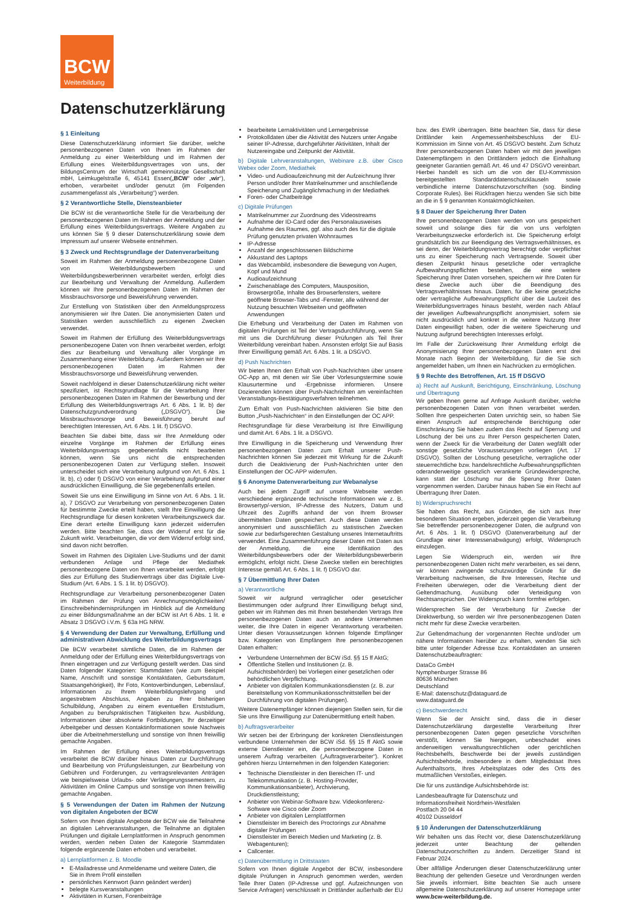BCW
Weiterbildung
Datenschutzerklärung
§ 1 Einleitung
Diese Datenschutzerklärung informiert Sie darüber, welche personenbezogenen Daten von Ihnen im Rahmen der Anmeldung zu einer Weiterbildung und im Rahmen der Erfüllung eines Weiterbildungsvertrages von uns, der BildungsCentrum der Wirtschaft gemeinnützige Gesellschaft mbH, Leimkugelstraße 6, 45141 Essen(„BCW“ oder „wir“), erhoben, verarbeitet und/oder genutzt (im Folgenden zusammengefasst als „Verarbeitung“) werden.
§ 2 Verantwortliche Stelle, Diensteanbieter
Die BCW ist die verantwortliche Stelle für die Verarbeitung der personenbezogenen Daten im Rahmen der Anmeldung und der Erfüllung eines Weiterbildungsvertrags. Weitere Angaben zu uns können Sie § 9 dieser Datenschutzerklärung sowie dem Impressum auf unserer Webseite entnehmen.
§ 3 Zweck und Rechtsgrundlage der Datenverarbeitung
Soweit im Rahmen der Anmeldung personenbezogene Daten von Weiterbildungsbewerbern und Weiterbildungsbewerberinnen verarbeitet werden, erfolgt dies zur Bearbeitung und Verwaltung der Anmeldung. Außerdem können wir Ihre personenbezogenen Daten im Rahmen der Missbrauchsvorsorge und Beweisführung verwenden.
Zur Erstellung von Statistiken über den Anmeldungsprozess anonymisieren wir Ihre Daten. Die anonymisierten Daten und Statistiken werden ausschließlich zu eigenen Zwecken verwendet.
Soweit im Rahmen der Erfüllung des Weiterbildungsvertrags personenbezogene Daten von Ihnen verarbeitet werden, erfolgt dies zur Bearbeitung und Verwaltung aller Vorgänge im Zusammenhang einer Weiterbildung. Außerdem können wir Ihre personenbezogenen Daten im Rahmen der Missbrauchsvorsorge und Beweisführung verwenden.
Soweit nachfolgend in dieser Datenschutzerklärung nicht weiter spezifiziert, ist Rechtsgrundlage für die Verarbeitung Ihrer personenbezogenen Daten im Rahmen der Bewerbung und der Erfüllung des Weiterbildungsvertrags Art. 6 Abs. 1 lit. b) der Datenschutzgrundverordnung („DSGVO“). Die Missbrauchsvorsorge und Beweisführung beruht auf berechtigten Interessen, Art. 6 Abs. 1 lit. f) DSGVO.
Beachten Sie dabei bitte, dass wir Ihre Anmeldung oder einzelne Vorgänge im Rahmen der Erfüllung eines Weiterbildungsvertrags gegebenenfalls nicht bearbeiten können, wenn Sie uns nicht die entsprechenden personenbezogenen Daten zur Verfügung stellen. Insoweit unterscheidet sich eine Verarbeitung aufgrund von Art. 6 Abs. 1 lit. b), c) oder f) DSGVO von einer Verarbeitung aufgrund einer ausdrücklichen Einwilligung, die Sie gegebenenfalls erteilen.
Soweit Sie uns eine Einwilligung im Sinne von Art. 6 Abs. 1 lit. a), 7 DSGVO zur Verarbeitung von personenbezogenen Daten für bestimmte Zwecke erteilt haben, stellt Ihre Einwilligung die Rechtsgrundlage für diesen konkreten Verarbeitungszweck dar. Eine derart erteilte Einwilligung kann jederzeit widerrufen werden. Bitte beachten Sie, dass der Widerruf erst für die Zukunft wirkt. Verarbeitungen, die vor dem Widerruf erfolgt sind, sind davon nicht betroffen.
Soweit im Rahmen des Digitalen Live-Studiums und der damit verbundenen Anlage und Pflege der Mediathek personenbezogene Daten von Ihnen verarbeitet werden, erfolgt dies zur Erfüllung des Studienvertrags über das Digitale Live-Studium (Art. 6 Abs. 1 S. 1 lit. b) DSGVO).
Rechtsgrundlage zur Verarbeitung personenbezogener Daten im Rahmen der Prüfung von Anrechnungsmöglichkeiten/ Einschreibehindernisprüfungen im Hinblick auf die Anmeldung zu einer Bildungsmaßnahme an der BCW ist Art 6 Abs. 1 lit. e Absatz 3 DSGVO i.V.m. § 63a HG NRW.
§ 4 Verwendung der Daten zur Verwaltung, Erfüllung und administrativen Abwicklung des Weiterbildungsvertrags
Die BCW verarbeitet sämtliche Daten, die im Rahmen der Anmeldung oder der Erfüllung eines Weiterbildungsvertrags von Ihnen eingetragen und zur Verfügung gestellt werden. Das sind Daten folgender Kategorien: Stammdaten (wie zum Beispiel Name, Anschrift und sonstige Kontaktdaten, Geburtsdatum, Staatsangehörigkeit), Ihr Foto, Kontoverbindungen, Lebenslauf, Informationen zu Ihrem Weiterbildungslehrgang und angestrebtem Abschluss, Angaben zu Ihrer bisherigen Schulbildung, Angaben zu einem eventuellen Erststudium, Angaben zu berufspraktischen Tätigkeiten bzw. Ausbildung, Informationen über absolvierte Fortbildungen, Ihr derzeitiger Arbeitgeber und dessen Kontaktinformationen sowie Nachweis über die Arbeitnehmerstellung und sonstige von Ihnen freiwillig gemachte Angaben.
Im Rahmen der Erfüllung eines Weiterbildungsvertrags verarbeitet die BCW darüber hinaus Daten zur Durchführung und Bearbeitung von Prüfungsleistungen, zur Bearbeitung von Gebühren und Forderungen, zu vertragsrelevanten Anträgen wie beispielsweise Urlaubs- oder Verlängerungssemestern, zu Aktivitäten im Online Campus und sonstige von Ihnen freiwillig gemachte Angaben.
§ 5 Verwendungen der Daten im Rahmen der Nutzung von digitalen Angeboten der BCW
Sofern von Ihnen digitale Angebote der BCW wie die Teilnahme an digitalen Lehrveranstaltungen, die Teilnahme an digitalen Prüfungen und digitale Lernplattformen in Anspruch genommen werden, werden neben Daten der Kategorie Stammdaten folgende ergänzende Daten erhoben und verarbeitet.
a) Lernplattformen z. B. Moodle
E-Mailadresse und Anmeldename und weitere Daten, die Sie in Ihrem Profil einstellen
persönliches Kennwort (kann geändert werden)
belegte Kursveranstaltungen
Aktivitäten in Kursen, Forenbeiträge
bearbeitete Lernaktivitäten und Lernergebnisse
Protokolldaten über die Aktivität des Nutzers unter Angabe seiner IP-Adresse, durchgeführter Aktivitäten, Inhalt der Nutzereingabe und Zeitpunkt der Aktivität.
b) Digitale Lehrveranstaltungen, Webinare z.B. über Cisco Webex oder Zoom, Mediathek
Video- und Audioaufzeichnung mit der Aufzeichnung Ihrer Person und/oder Ihrer Matrikelnummer und anschließende Speicherung und Zugänglichmachung in der Mediathek
Foren- oder Chatbeiträge
c) Digitale Prüfungen
Matrikelnummer zur Zuordnung des Videostreams
Aufnahme der ID-Card oder des Personalausweises
Aufnahme des Raumes, ggf. also auch des für die digitale Prüfung genutzten privaten Wohnraumes
IP-Adresse
Anzahl der angeschlossenen Bildschirme
Akkustand des Laptops
das Webcambild, insbesondere die Bewegung von Augen, Kopf und Mund
Audioaufzeichnung
Zwischenablage des Computers, Mausposition, Browsergröße, Inhalte des Browserfensters, weitere geöffnete Browser-Tabs und -Fenster, alle während der Nutzung besuchten Webseiten und geöffneten Anwendungen
Die Erhebung und Verarbeitung der Daten im Rahmen von digitalen Prüfungen ist Teil der Vertragsdurchführung, wenn Sie mit uns die Durchführung dieser Prüfungen als Teil Ihrer Weiterbildung vereinbart haben. Ansonsten erfolgt Sie auf Basis Ihrer Einwilligung gemäß Art. 6 Abs. 1 lit. a DSGVO.
d) Push Nachrichten
Wir bieten Ihnen den Erhalt von Push-Nachrichten über unsere OC-App an, mit denen wir Sie über Vorlesungstermine sowie Klausurtermine und -Ergebnisse informieren. Unsere Dozierenden können über Push-Nachrichten am vereinfachten Veranstaltungs-Bestätigungsverfahren teilnehmen.
Zum Erhalt von Push-Nachrichten aktivieren Sie bitte den Button „Push-Nachrichten“ in den Einstellungen der OC APP.
Rechtsgrundlage für diese Verarbeitung ist Ihre Einwilligung und damit Art. 6 Abs. 1 lit. a DSGVO.
Ihre Einwilligung in die Speicherung und Verwendung Ihrer personenbezogenen Daten zum Erhalt unserer Push-Nachrichten können Sie jederzeit mit Wirkung für die Zukunft durch die Deaktivierung der Push-Nachrichten unter den Einstellungen der OC-APP widerrufen.
§ 6 Anonyme Datenverarbeitung zur Webanalyse
Auch bei jedem Zugriff auf unsere Webseite werden verschiedene ergänzende technische Informationen wie z. B. Browsertyp/-version, IP-Adresse des Nutzers, Datum und Uhrzeit des Zugriffs anhand der von Ihrem Browser übermittelten Daten gespeichert. Auch diese Daten werden anonymisiert und ausschließlich zu statistischen Zwecken sowie zur bedarfsgerechten Gestaltung unseres Internetauftritts verwendet. Eine Zusammenführung dieser Daten mit Daten aus der Anmeldung, die eine Identifikation des Weiterbildungsbewerbers oder der Weiterbildungsbewerberin ermöglicht, erfolgt nicht. Diese Zwecke stellen ein berechtigtes Interesse gemäß Art. 6 Abs. 1 lit. f) DSGVO dar.
§ 7 Übermittlung Ihrer Daten
a) Verantwortliche
Soweit wir aufgrund vertraglicher oder gesetzlicher Bestimmungen oder aufgrund Ihrer Einwilligung befugt sind, geben wir im Rahmen des mit Ihnen bestehenden Vertrags Ihre personenbezogenen Daten auch an andere Unternehmen weiter, die Ihre Daten in eigener Verantwortung verarbeiten. Unter diesen Voraussetzungen können folgende Empfänger bzw. Kategorien von Empfängern Ihre personenbezogenen Daten erhalten:
Verbundene Unternehmen der BCW iSd. §§ 15 ff AktG;
Öffentliche Stellen und Institutionen (z. B. Aufsichtsbehörden) bei Vorliegen einer gesetzlichen oder behördlichen Verpflichtung.
Anbieter von digitalen Kommunikationsdiensten (z. B. zur Bereitstellung von Kommunikationsschnittstellen bei der Durchführung von digitalen Prüfungen).
Weitere Datenempfänger können diejenigen Stellen sein, für die Sie uns Ihre Einwilligung zur Datenübermittlung erteilt haben.
b) Auftragsverarbeiter
Wir setzen bei der Erbringung der konkreten Dienstleistungen verbundene Unternehmen der BCW iSd. §§ 15 ff AktG sowie externe Dienstleister ein, die personenbezogene Daten in unserem Auftrag verarbeiten („Auftragsverarbeiter“). Konkret gehören hierzu Unternehmen in den folgenden Kategorien:
Technische Dienstleister in den Bereichen IT- und Telekommunikation (z. B. Hosting-Provider, Kommunikationsanbieter), Archivierung, Druckdienstleistung;
Anbieter von Webinar-Software bzw. Videokonferenz-Software wie Cisco oder Zoom
Anbieter von digitalen Lernplattformen
Dienstleister im Bereich des Proctorings zur Abnahme digitaler Prüfungen
Dienstleister im Bereich Medien und Marketing (z. B. Webagenturen);
Callcenter.
c) Datenübermittlung in Drittstaaten
Sofern von Ihnen digitale Angebot der BCW, insbesondere digitale Prüfungen in Anspruch genommen werden, werden Teile Ihrer Daten (IP-Adresse und ggf. Aufzeichnungen von Service Anfragen) verschlüsselt in Drittländer außerhalb der EU bzw. des EWR übertragen. Bitte beachten Sie, dass für diese Drittländer kein Angemessenheitsbeschluss der EU-Kommission im Sinne von Art. 45 DSGVO besteht. Zum Schutz Ihrer personenbezogenen Daten haben wir mit den jeweiligen Datenempfängern in den Drittländern jedoch die Einhaltung geeigneter Garantien gemäß Art. 46 und 47 DSGVO vereinbart. Hierbei handelt es sich um die von der EU-Kommission bereitgestellten Standarddatenschutzklauseln sowie verbindliche interne Datenschutzvorschriften (sog. Binding Corporate Rules). Bei Rückfragen hierzu wenden Sie sich bitte an die in § 9 genannten Kontaktmöglichkeiten.
§ 8 Dauer der Speicherung Ihrer Daten
Ihre personenbezogenen Daten werden von uns gespeichert soweit und solange dies für die von uns verfolgten Verarbeitungszwecke erforderlich ist. Die Speicherung erfolgt grundsätzlich bis zur Beendigung des Vertragsverhältnisses, es sei denn, der Weiterbildungsvertrag berechtigt oder verpflichtet uns zu einer Speicherung nach Vertragsende. Soweit über diesen Zeitpunkt hinaus gesetzliche oder vertragliche Aufbewahrungspflichten bestehen, die eine weitere Speicherung Ihrer Daten vorsehen, speichern wir Ihre Daten für diese Zwecke auch über die Beendigung des Vertragsverhältnisses hinaus. Daten, für die keine gesetzliche oder vertragliche Aufbewahrungspflicht über die Laufzeit des Weiterbildungsvertrages hinaus besteht, werden nach Ablauf der jeweiligen Aufbewahrungspflicht anonymisiert, sofern sie nicht ausdrücklich und konkret in die weitere Nutzung Ihrer Daten eingewilligt haben, oder die weitere Speicherung und Nutzung aufgrund berechtigten Interesses erfolgt.
Im Falle der Zurückweisung Ihrer Anmeldung erfolgt die Anonymisierung Ihrer personenbezogenen Daten erst drei Monate nach Beginn der Weiterbildung, für die Sie sich angemeldet haben, um Ihnen ein Nachrücken zu ermöglichen.
§ 9 Rechte des Betroffenen, Art. 15 ff DSGVO
a) Recht auf Auskunft, Berichtigung, Einschränkung, Löschung und Übertragung
Wir geben Ihnen gerne auf Anfrage Auskunft darüber, welche personenbezogenen Daten von Ihnen verarbeitet werden. Sollten Ihre gespeicherten Daten unrichtig sein, so haben Sie einen Anspruch auf entsprechende Berichtigung oder Einschränkung Sie haben zudem das Recht auf Sperrung und Löschung der bei uns zu Ihrer Person gespeicherten Daten, wenn der Zweck für die Verarbeitung der Daten wegfällt oder sonstige gesetzliche Voraussetzungen vorliegen (Art. 17 DSGVO). Sollten der Löschung gesetzliche, vertragliche oder steuerrechtliche bzw. handelsrechtliche Aufbewahrungspflichten oderanderweitige gesetzlich verankerte Gründewiderspreche, kann statt der Löschung nur die Sperung Ihrer Daten vorgenommen werden. Darüber hinaus haben Sie ein Recht auf Übertragung Ihrer Daten.
b) Widerspruchsrecht
Sie haben das Recht, aus Gründen, die sich aus Ihrer besonderen Situation ergeben, jederzeit gegen die Verarbeitung Sie betreffender personenbezogener Daten, die aufgrund von Art. 6 Abs. 1 lit. f) DSGVO (Datenverarbeitung auf der Grundlage einer Interessenabwägung) erfolgt, Widerspruch einzulegen.
Legen Sie Widerspruch ein, werden wir Ihre personenbezogenen Daten nicht mehr verarbeiten, es sei denn, wir können zwingende schutzwürdige Gründe für die Verarbeitung nachweisen, die Ihre Interessen, Rechte und Freiheiten überwiegen, oder die Verarbeitung dient der Geltendmachung, Ausübung oder Verteidigung von Rechtsansprüchen. Der Widerspruch kann formfrei erfolgen.
Widersprechen Sie der Verarbeitung für Zwecke der Direktwerbung, so werden wir Ihre personenbezogenen Daten nicht mehr für diese Zwecke verarbeiten.
Zur Geltendmachung der vorgenannten Rechte und/oder um nähere Informationen hierüber zu erhalten, wenden Sie sich bitte unter folgender Adresse bzw. Kontaktdaten an unseren Datenschutzbeauftragten:
DataCo GmbH
Nymphenburger Strasse 86
80636 München
Deutschland
E-Mail: datenschutz@dataguard.de
www.dataguard.de
c) Beschwerderecht
Wenn Sie der Ansicht sind, dass die in dieser Datenschutzerklärung dargestellte Verarbeitung Ihrer personenbezogenen Daten gegen gesetzliche Vorschriften verstößt, können Sie hiergegen, unbeschadet eines anderweitigen verwaltungsrechtlichen oder gerichtlichen Rechtsbehelfs, Beschwerde bei der jeweils zuständigen Aufsichtsbehörde, insbesondere in dem Mitgliedstaat Ihres Aufenthaltsorts, Ihres Arbeitsplatzes oder des Orts des mutmaßlichen Verstoßes, einlegen.
Die für uns zuständige Aufsichtsbehörde ist:
Landesbeauftragte für Datenschutz und
Informationsfreiheit Nordrhein-Westfalen
Postfach 20 04 44
40102 Düsseldorf
§ 10 Änderungen der Datenschutzerklärung
Wir behalten uns das Recht vor, diese Datenschutzerklärung jederzeit unter Beachtung der geltenden Datenschutzvorschriften zu ändern. Derzeitiger Stand ist Februar 2024.
Über allfällige Änderungen dieser Datenschutzerklärung unter Beachtung der geltenden Gesetze und Verordnungen werden Sie jeweils informiert. Bitte beachten Sie auch unsere allgemeine Datenschutzerklärung auf unserer Homepage unter www.bcw-weiterbildung.de.